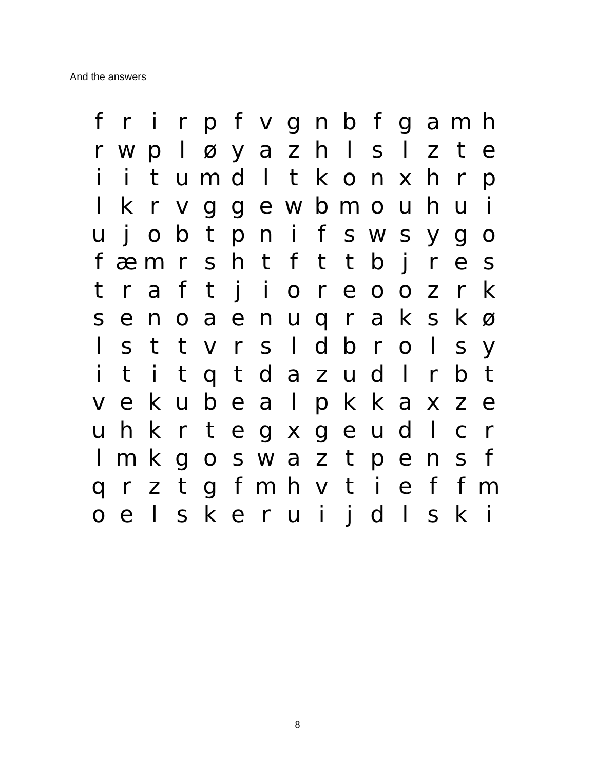And the answers
| f | r | i | r | p | f | v | g | n | b | f | g | a | m | h |
| r | w | p | l | ø | y | a | z | h | l | s | l | z | t | e |
| i | i | t | u | m | d | l | t | k | o | n | x | h | r | p |
| l | k | r | v | g | g | e | w | b | m | o | u | h | u | i |
| u | j | o | b | t | p | n | i | f | s | w | s | y | g | o |
| f | æ | m | r | s | h | t | f | t | t | b | j | r | e | s |
| t | r | a | f | t | j | i | o | r | e | o | o | z | r | k |
| s | e | n | o | a | e | n | u | q | r | a | k | s | k | ø |
| l | s | t | t | v | r | s | l | d | b | r | o | l | s | y |
| i | t | i | t | q | t | d | a | z | u | d | l | r | b | t |
| v | e | k | u | b | e | a | l | p | k | k | a | x | z | e |
| u | h | k | r | t | e | g | x | g | e | u | d | l | c | r |
| l | m | k | g | o | s | w | a | z | t | p | e | n | s | f |
| q | r | z | t | g | f | m | h | v | t | i | e | f | f | m |
| o | e | l | s | k | e | r | u | i | j | d | l | s | k | i |
8